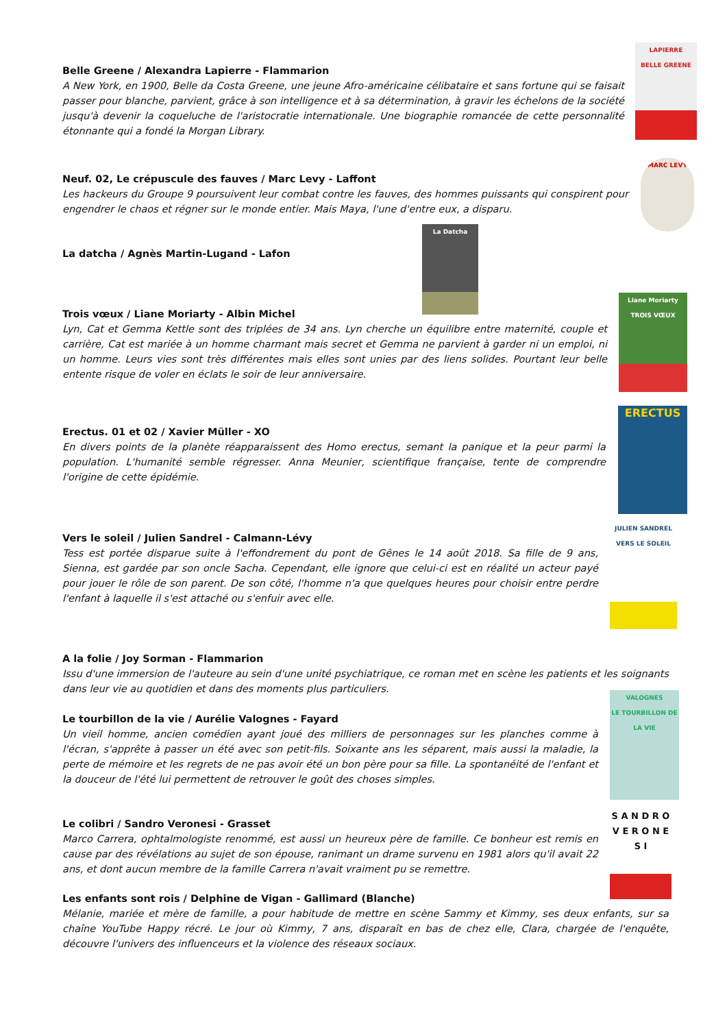Belle Greene / Alexandra Lapierre - Flammarion
A New York, en 1900, Belle da Costa Greene, une jeune Afro-américaine célibataire et sans fortune qui se faisait passer pour blanche, parvient, grâce à son intelligence et à sa détermination, à gravir les échelons de la société jusqu'à devenir la coqueluche de l'aristocratie internationale. Une biographie romancée de cette personnalité étonnante qui a fondé la Morgan Library.
LAPIERRE
BELLE GREENE
Neuf. 02, Le crépuscule des fauves / Marc Levy - Laffont
Les hackeurs du Groupe 9 poursuivent leur combat contre les fauves, des hommes puissants qui conspirent pour engendrer le chaos et régner sur le monde entier. Mais Maya, l'une d'entre eux, a disparu.
MARC LEVY
La datcha / Agnès Martin-Lugand - Lafon
La Datcha
Trois vœux / Liane Moriarty - Albin Michel
Lyn, Cat et Gemma Kettle sont des triplées de 34 ans. Lyn cherche un équilibre entre maternité, couple et carrière, Cat est mariée à un homme charmant mais secret et Gemma ne parvient à garder ni un emploi, ni un homme. Leurs vies sont très différentes mais elles sont unies par des liens solides. Pourtant leur belle entente risque de voler en éclats le soir de leur anniversaire.
Liane Moriarty
TROIS VŒUX
Erectus. 01 et 02 / Xavier Müller - XO
En divers points de la planète réapparaissent des Homo erectus, semant la panique et la peur parmi la population. L'humanité semble régresser. Anna Meunier, scientifique française, tente de comprendre l'origine de cette épidémie.
ERECTUS
Vers le soleil / Julien Sandrel - Calmann-Lévy
Tess est portée disparue suite à l'effondrement du pont de Gênes le 14 août 2018. Sa fille de 9 ans, Sienna, est gardée par son oncle Sacha. Cependant, elle ignore que celui-ci est en réalité un acteur payé pour jouer le rôle de son parent. De son côté, l'homme n'a que quelques heures pour choisir entre perdre l'enfant à laquelle il s'est attaché ou s'enfuir avec elle.
JULIEN SANDREL
VERS LE SOLEIL
A la folie / Joy Sorman - Flammarion
Issu d'une immersion de l'auteure au sein d'une unité psychiatrique, ce roman met en scène les patients et les soignants dans leur vie au quotidien et dans des moments plus particuliers.
Le tourbillon de la vie / Aurélie Valognes - Fayard
Un vieil homme, ancien comédien ayant joué des milliers de personnages sur les planches comme à l'écran, s'apprête à passer un été avec son petit-fils. Soixante ans les séparent, mais aussi la maladie, la perte de mémoire et les regrets de ne pas avoir été un bon père pour sa fille. La spontanéité de l'enfant et la douceur de l'été lui permettent de retrouver le goût des choses simples.
VALOGNES
LE TOURBILLON DE LA VIE
Le colibri / Sandro Veronesi - Grasset
Marco Carrera, ophtalmologiste renommé, est aussi un heureux père de famille. Ce bonheur est remis en cause par des révélations au sujet de son épouse, ranimant un drame survenu en 1981 alors qu'il avait 22 ans, et dont aucun membre de la famille Carrera n'avait vraiment pu se remettre.
S A N D R O
V E R O N E S I
Les enfants sont rois / Delphine de Vigan - Gallimard (Blanche)
Mélanie, mariée et mère de famille, a pour habitude de mettre en scène Sammy et Kimmy, ses deux enfants, sur sa chaîne YouTube Happy récré. Le jour où Kimmy, 7 ans, disparaît en bas de chez elle, Clara, chargée de l'enquête, découvre l'univers des influenceurs et la violence des réseaux sociaux.